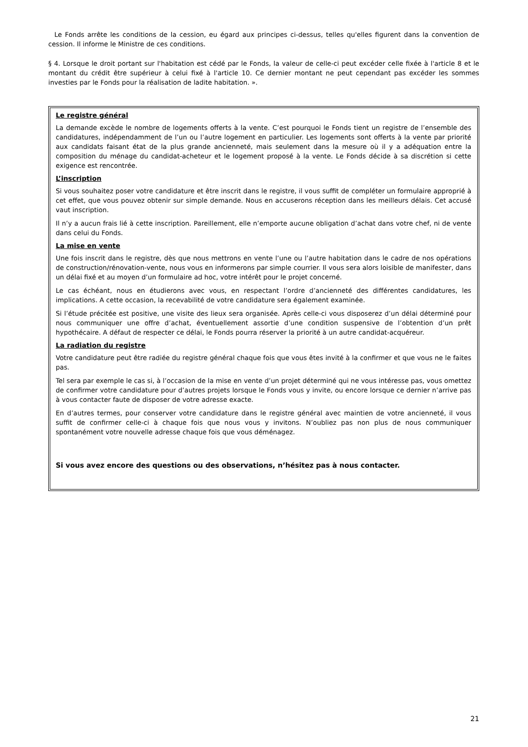Le Fonds arrête les conditions de la cession, eu égard aux principes ci-dessus, telles qu'elles figurent dans la convention de cession. Il informe le Ministre de ces conditions.
§ 4. Lorsque le droit portant sur l'habitation est cédé par le Fonds, la valeur de celle-ci peut excéder celle fixée à l'article 8 et le montant du crédit être supérieur à celui fixé à l'article 10. Ce dernier montant ne peut cependant pas excéder les sommes investies par le Fonds pour la réalisation de ladite habitation. ».
Le registre général
La demande excède le nombre de logements offerts à la vente. C’est pourquoi le Fonds tient un registre de l’ensemble des candidatures, indépendamment de l’un ou l’autre logement en particulier. Les logements sont offerts à la vente par priorité aux candidats faisant état de la plus grande ancienneté, mais seulement dans la mesure où il y a adéquation entre la composition du ménage du candidat-acheteur et le logement proposé à la vente. Le Fonds décide à sa discrétion si cette exigence est rencontrée.
L’inscription
Si vous souhaitez poser votre candidature et être inscrit dans le registre, il vous suffit de compléter un formulaire approprié à cet effet, que vous pouvez obtenir sur simple demande. Nous en accuserons réception dans les meilleurs délais. Cet accusé vaut inscription.
Il n’y a aucun frais lié à cette inscription. Pareillement, elle n’emporte aucune obligation d’achat dans votre chef, ni de vente dans celui du Fonds.
La mise en vente
Une fois inscrit dans le registre, dès que nous mettrons en vente l’une ou l’autre habitation dans le cadre de nos opérations de construction/rénovation-vente, nous vous en informerons par simple courrier. Il vous sera alors loisible de manifester, dans un délai fixé et au moyen d’un formulaire ad hoc, votre intérêt pour le projet concerné.
Le cas échéant, nous en étudierons avec vous, en respectant l’ordre d’ancienneté des différentes candidatures, les implications. A cette occasion, la recevabilité de votre candidature sera également examinée.
Si l’étude précitée est positive, une visite des lieux sera organisée. Après celle-ci vous disposerez d’un délai déterminé pour nous communiquer une offre d’achat, éventuellement assortie d’une condition suspensive de l’obtention d’un prêt hypothécaire. A défaut de respecter ce délai, le Fonds pourra réserver la priorité à un autre candidat-acquéreur.
La radiation du registre
Votre candidature peut être radiée du registre général chaque fois que vous êtes invité à la confirmer et que vous ne le faites pas.
Tel sera par exemple le cas si, à l’occasion de la mise en vente d’un projet déterminé qui ne vous intéresse pas, vous omettez de confirmer votre candidature pour d’autres projets lorsque le Fonds vous y invite, ou encore lorsque ce dernier n’arrive pas à vous contacter faute de disposer de votre adresse exacte.
En d’autres termes, pour conserver votre candidature dans le registre général avec maintien de votre ancienneté, il vous suffit de confirmer celle-ci à chaque fois que nous vous y invitons. N’oubliez pas non plus de nous communiquer spontanément votre nouvelle adresse chaque fois que vous déménagez.
Si vous avez encore des questions ou des observations, n’hésitez pas à nous contacter.
21